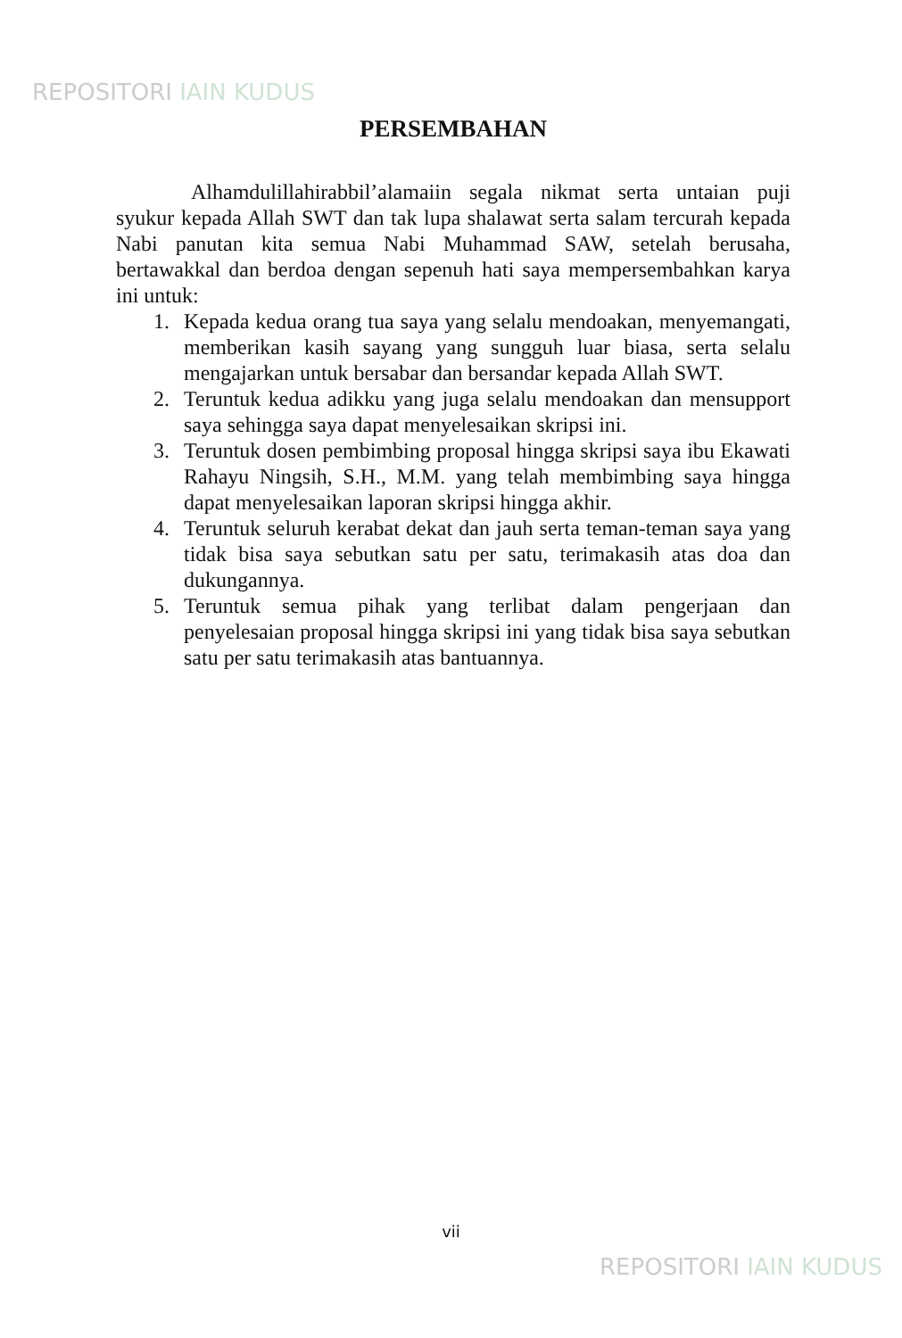REPOSITORI IAIN KUDUS
PERSEMBAHAN
Alhamdulillahirabbil’alamaiin segala nikmat serta untaian puji syukur kepada Allah SWT dan tak lupa shalawat serta salam tercurah kepada Nabi panutan kita semua Nabi Muhammad SAW, setelah berusaha, bertawakkal dan berdoa dengan sepenuh hati saya mempersembahkan karya ini untuk:
1. Kepada kedua orang tua saya yang selalu mendoakan, menyemangati, memberikan kasih sayang yang sungguh luar biasa, serta selalu mengajarkan untuk bersabar dan bersandar kepada Allah SWT.
2. Teruntuk kedua adikku yang juga selalu mendoakan dan mensupport saya sehingga saya dapat menyelesaikan skripsi ini.
3. Teruntuk dosen pembimbing proposal hingga skripsi saya ibu Ekawati Rahayu Ningsih, S.H., M.M. yang telah membimbing saya hingga dapat menyelesaikan laporan skripsi hingga akhir.
4. Teruntuk seluruh kerabat dekat dan jauh serta teman-teman saya yang tidak bisa saya sebutkan satu per satu, terimakasih atas doa dan dukungannya.
5. Teruntuk semua pihak yang terlibat dalam pengerjaan dan penyelesaian proposal hingga skripsi ini yang tidak bisa saya sebutkan satu per satu terimakasih atas bantuannya.
vii
REPOSITORI IAIN KUDUS